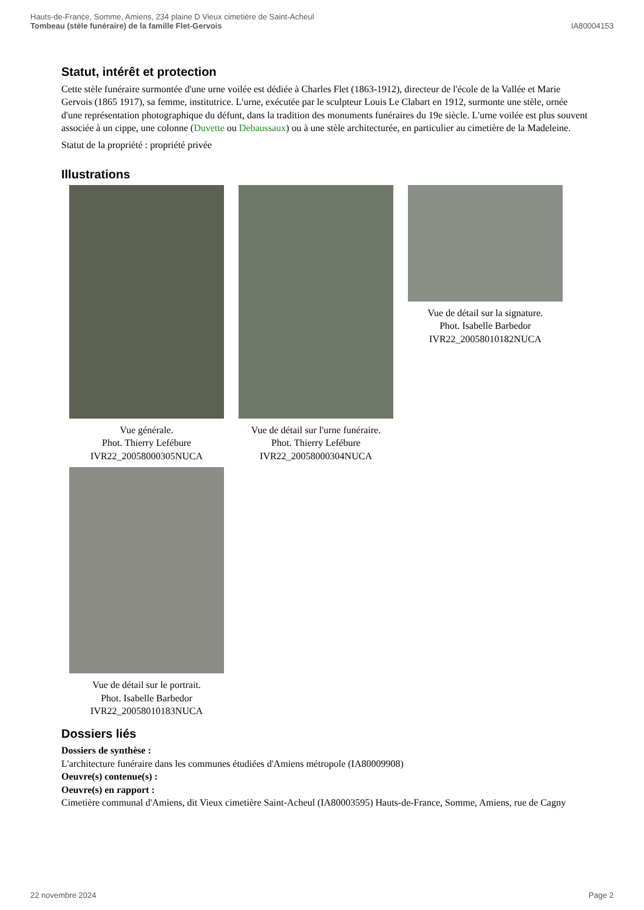Hauts-de-France, Somme, Amiens, 234 plaine D Vieux cimetière de Saint-Acheul
Tombeau (stèle funéraire) de la famille Flet-Gervois
IA80004153
Statut, intérêt et protection
Cette stèle funéraire surmontée d'une urne voilée est dédiée à Charles Flet (1863-1912), directeur de l'école de la Vallée et Marie Gervois (1865 1917), sa femme, institutrice. L'urne, exécutée par le sculpteur Louis Le Clabart en 1912, surmonte une stèle, ornée d'une représentation photographique du défunt, dans la tradition des monuments funéraires du 19e siècle. L'urne voilée est plus souvent associée à un cippe, une colonne (Duvette ou Debaussaux) ou à une stèle architecturée, en particulier au cimetière de la Madeleine.
Statut de la propriété : propriété privée
Illustrations
Vue générale.
Phot. Thierry Lefébure
IVR22_20058000305NUCA
Vue de détail sur l'urne funéraire.
Phot. Thierry Lefébure
IVR22_20058000304NUCA
Vue de détail sur la signature.
Phot. Isabelle Barbedor
IVR22_20058010182NUCA
Vue de détail sur le portrait.
Phot. Isabelle Barbedor
IVR22_20058010183NUCA
Dossiers liés
Dossiers de synthèse :
L'architecture funéraire dans les communes étudiées d'Amiens métropole (IA80009908)
Oeuvre(s) contenue(s) :
Oeuvre(s) en rapport :
Cimetière communal d'Amiens, dit Vieux cimetière Saint-Acheul (IA80003595) Hauts-de-France, Somme, Amiens, rue de Cagny
22 novembre 2024 Page 2